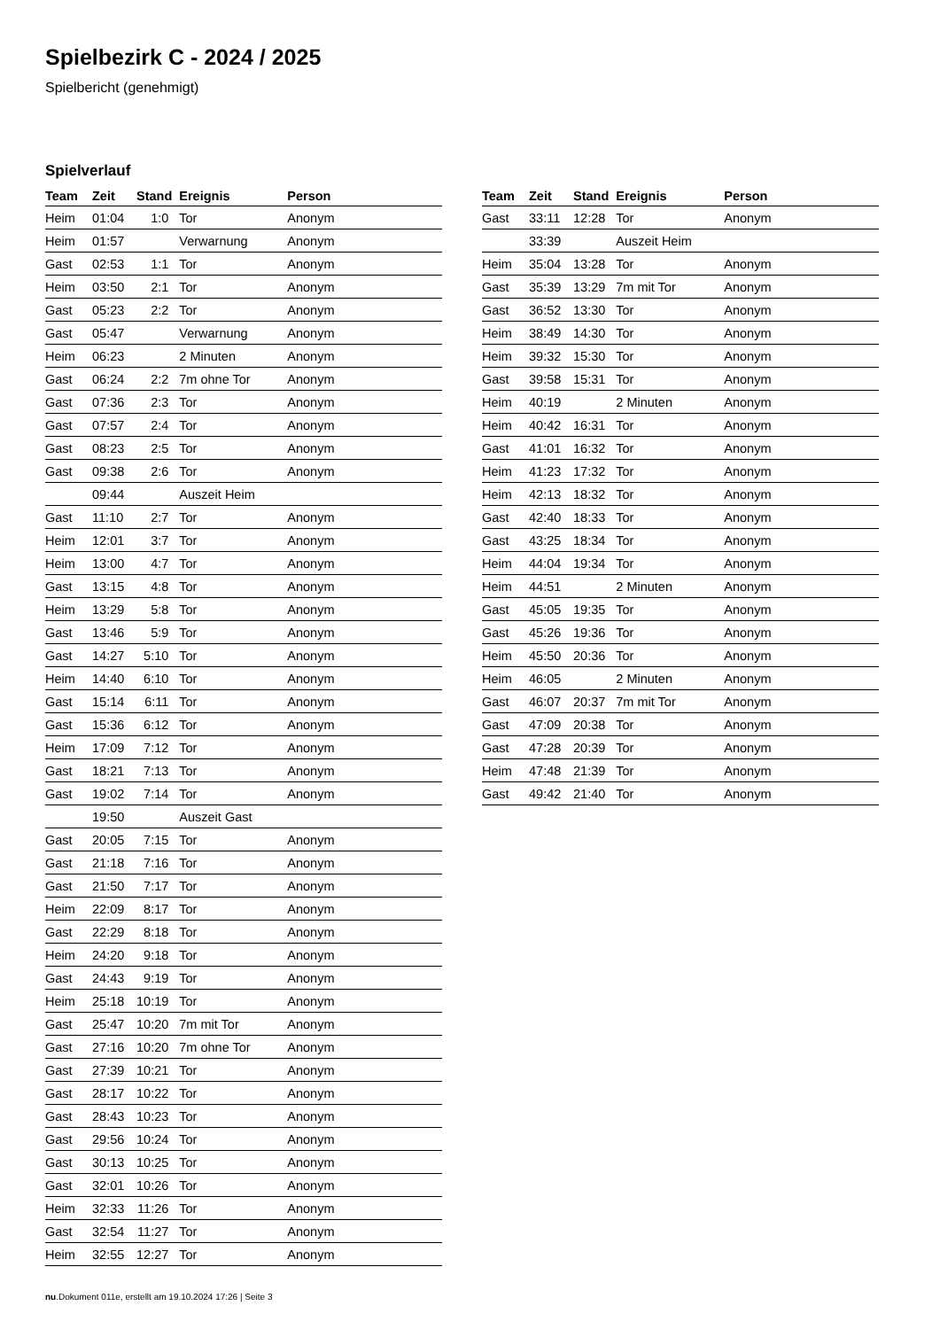Spielbezirk C - 2024 / 2025
Spielbericht (genehmigt)
Spielverlauf
| Team | Zeit | Stand | Ereignis | Person |
| --- | --- | --- | --- | --- |
| Heim | 01:04 | 1:0 | Tor | Anonym |
| Heim | 01:57 | | Verwarnung | Anonym |
| Gast | 02:53 | 1:1 | Tor | Anonym |
| Heim | 03:50 | 2:1 | Tor | Anonym |
| Gast | 05:23 | 2:2 | Tor | Anonym |
| Gast | 05:47 | | Verwarnung | Anonym |
| Heim | 06:23 | | 2 Minuten | Anonym |
| Gast | 06:24 | 2:2 | 7m ohne Tor | Anonym |
| Gast | 07:36 | 2:3 | Tor | Anonym |
| Gast | 07:57 | 2:4 | Tor | Anonym |
| Gast | 08:23 | 2:5 | Tor | Anonym |
| Gast | 09:38 | 2:6 | Tor | Anonym |
| | 09:44 | | Auszeit Heim | |
| Gast | 11:10 | 2:7 | Tor | Anonym |
| Heim | 12:01 | 3:7 | Tor | Anonym |
| Heim | 13:00 | 4:7 | Tor | Anonym |
| Gast | 13:15 | 4:8 | Tor | Anonym |
| Heim | 13:29 | 5:8 | Tor | Anonym |
| Gast | 13:46 | 5:9 | Tor | Anonym |
| Gast | 14:27 | 5:10 | Tor | Anonym |
| Heim | 14:40 | 6:10 | Tor | Anonym |
| Gast | 15:14 | 6:11 | Tor | Anonym |
| Gast | 15:36 | 6:12 | Tor | Anonym |
| Heim | 17:09 | 7:12 | Tor | Anonym |
| Gast | 18:21 | 7:13 | Tor | Anonym |
| Gast | 19:02 | 7:14 | Tor | Anonym |
| | 19:50 | | Auszeit Gast | |
| Gast | 20:05 | 7:15 | Tor | Anonym |
| Gast | 21:18 | 7:16 | Tor | Anonym |
| Gast | 21:50 | 7:17 | Tor | Anonym |
| Heim | 22:09 | 8:17 | Tor | Anonym |
| Gast | 22:29 | 8:18 | Tor | Anonym |
| Heim | 24:20 | 9:18 | Tor | Anonym |
| Gast | 24:43 | 9:19 | Tor | Anonym |
| Heim | 25:18 | 10:19 | Tor | Anonym |
| Gast | 25:47 | 10:20 | 7m mit Tor | Anonym |
| Gast | 27:16 | 10:20 | 7m ohne Tor | Anonym |
| Gast | 27:39 | 10:21 | Tor | Anonym |
| Gast | 28:17 | 10:22 | Tor | Anonym |
| Gast | 28:43 | 10:23 | Tor | Anonym |
| Gast | 29:56 | 10:24 | Tor | Anonym |
| Gast | 30:13 | 10:25 | Tor | Anonym |
| Gast | 32:01 | 10:26 | Tor | Anonym |
| Heim | 32:33 | 11:26 | Tor | Anonym |
| Gast | 32:54 | 11:27 | Tor | Anonym |
| Heim | 32:55 | 12:27 | Tor | Anonym |
| Team | Zeit | Stand | Ereignis | Person |
| --- | --- | --- | --- | --- |
| Gast | 33:11 | 12:28 | Tor | Anonym |
| | 33:39 | | Auszeit Heim | |
| Heim | 35:04 | 13:28 | Tor | Anonym |
| Gast | 35:39 | 13:29 | 7m mit Tor | Anonym |
| Gast | 36:52 | 13:30 | Tor | Anonym |
| Heim | 38:49 | 14:30 | Tor | Anonym |
| Heim | 39:32 | 15:30 | Tor | Anonym |
| Gast | 39:58 | 15:31 | Tor | Anonym |
| Heim | 40:19 | | 2 Minuten | Anonym |
| Heim | 40:42 | 16:31 | Tor | Anonym |
| Gast | 41:01 | 16:32 | Tor | Anonym |
| Heim | 41:23 | 17:32 | Tor | Anonym |
| Heim | 42:13 | 18:32 | Tor | Anonym |
| Gast | 42:40 | 18:33 | Tor | Anonym |
| Gast | 43:25 | 18:34 | Tor | Anonym |
| Heim | 44:04 | 19:34 | Tor | Anonym |
| Heim | 44:51 | | 2 Minuten | Anonym |
| Gast | 45:05 | 19:35 | Tor | Anonym |
| Gast | 45:26 | 19:36 | Tor | Anonym |
| Heim | 45:50 | 20:36 | Tor | Anonym |
| Heim | 46:05 | | 2 Minuten | Anonym |
| Gast | 46:07 | 20:37 | 7m mit Tor | Anonym |
| Gast | 47:09 | 20:38 | Tor | Anonym |
| Gast | 47:28 | 20:39 | Tor | Anonym |
| Heim | 47:48 | 21:39 | Tor | Anonym |
| Gast | 49:42 | 21:40 | Tor | Anonym |
nu.Dokument 011e, erstellt am 19.10.2024 17:26 | Seite 3